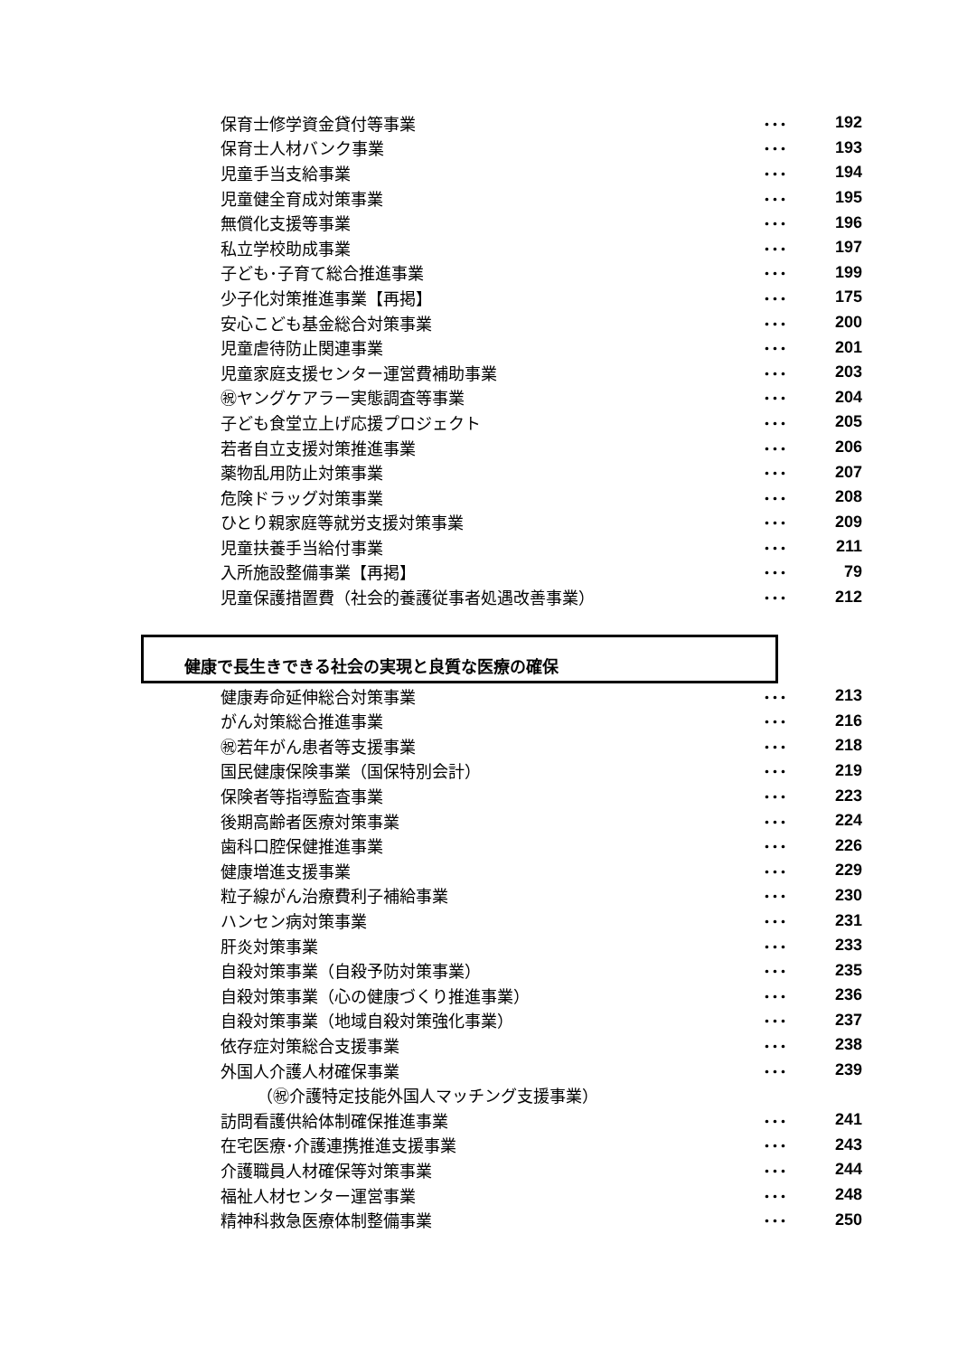| 保育士修学資金貸付等事業 | ･･･ | 192 |
| 保育士人材バンク事業 | ･･･ | 193 |
| 児童手当支給事業 | ･･･ | 194 |
| 児童健全育成対策事業 | ･･･ | 195 |
| 無償化支援等事業 | ･･･ | 196 |
| 私立学校助成事業 | ･･･ | 197 |
| 子ども･子育て総合推進事業 | ･･･ | 199 |
| 少子化対策推進事業【再掲】 | ･･･ | 175 |
| 安心こども基金総合対策事業 | ･･･ | 200 |
| 児童虐待防止関連事業 | ･･･ | 201 |
| 児童家庭支援センター運営費補助事業 | ･･･ | 203 |
| ㊗ヤングケアラー実態調査等事業 | ･･･ | 204 |
| 子ども食堂立上げ応援プロジェクト | ･･･ | 205 |
| 若者自立支援対策推進事業 | ･･･ | 206 |
| 薬物乱用防止対策事業 | ･･･ | 207 |
| 危険ドラッグ対策事業 | ･･･ | 208 |
| ひとり親家庭等就労支援対策事業 | ･･･ | 209 |
| 児童扶養手当給付事業 | ･･･ | 211 |
| 入所施設整備事業【再掲】 | ･･･ | 79 |
| 児童保護措置費（社会的養護従事者処遇改善事業） | ･･･ | 212 |
健康で長生きできる社会の実現と良質な医療の確保
| 健康寿命延伸総合対策事業 | ･･･ | 213 |
| がん対策総合推進事業 | ･･･ | 216 |
| ㊗若年がん患者等支援事業 | ･･･ | 218 |
| 国民健康保険事業（国保特別会計） | ･･･ | 219 |
| 保険者等指導監査事業 | ･･･ | 223 |
| 後期高齢者医療対策事業 | ･･･ | 224 |
| 歯科口腔保健推進事業 | ･･･ | 226 |
| 健康増進支援事業 | ･･･ | 229 |
| 粒子線がん治療費利子補給事業 | ･･･ | 230 |
| ハンセン病対策事業 | ･･･ | 231 |
| 肝炎対策事業 | ･･･ | 233 |
| 自殺対策事業（自殺予防対策事業） | ･･･ | 235 |
| 自殺対策事業（心の健康づくり推進事業） | ･･･ | 236 |
| 自殺対策事業（地域自殺対策強化事業） | ･･･ | 237 |
| 依存症対策総合支援事業 | ･･･ | 238 |
| 外国人介護人材確保事業 | ･･･ | 239 |
| （㊗介護特定技能外国人マッチング支援事業） | | |
| 訪問看護供給体制確保推進事業 | ･･･ | 241 |
| 在宅医療･介護連携推進支援事業 | ･･･ | 243 |
| 介護職員人材確保等対策事業 | ･･･ | 244 |
| 福祉人材センター運営事業 | ･･･ | 248 |
| 精神科救急医療体制整備事業 | ･･･ | 250 |